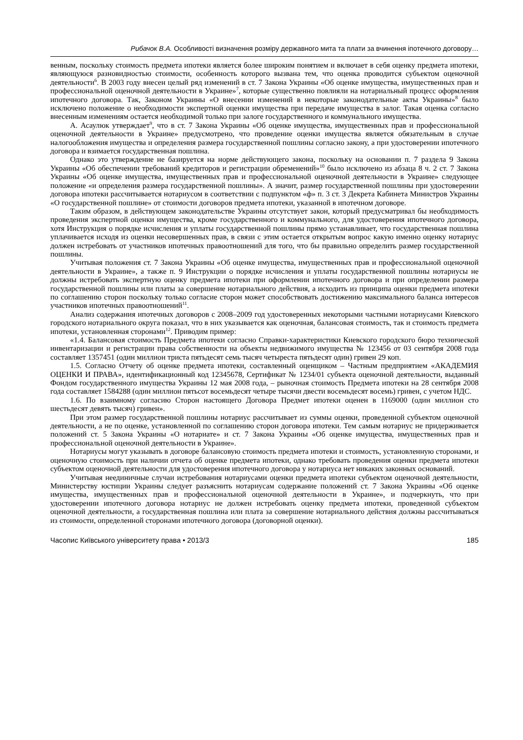Рибачок В.А. Особливості визначення розміру державного мита та плати за вчинення іпотечного договору…
венным, поскольку стоимость предмета ипотеки является более широким понятием и включает в себя оценку предмета ипотеки, являющуюся разновидностью стоимости, особенность которого вызвана тем, что оценка проводится субъектом оценочной деятельности<sup>6</sup>. В 2003 году внесен целый ряд изменений в ст. 7 Закона Украины «Об оценке имущества, имущественных прав и профессиональной оценочной деятельности в Украине»<sup>7</sup>, которые существенно повлияли на нотариальный процесс оформления ипотечного договора. Так, Законом Украины «О внесении изменений в некоторые законодательные акты Украины»<sup>8</sup> было исключено положение о необходимости экспертной оценки имущества при передаче имущества в залог. Такая оценка согласно внесенным изменениям остается необходимой только при залоге государственного и коммунального имущества.
А. Асаулюк утверждает<sup>9</sup>, что в ст. 7 Закона Украины «Об оценке имущества, имущественных прав и профессиональной оценочной деятельности в Украине» предусмотрено, что проведение оценки имущества является обязательным в случае налогообложения имущества и определения размера государственной пошлины согласно закону, а при удостоверении ипотечного договора и взимается государственная пошлина.
Однако это утверждение не базируется на норме действующего закона, поскольку на основании п. 7 раздела 9 Закона Украины «Об обеспечении требований кредиторов и регистрации обременений»<sup>10</sup> было исключено из абзаца 8 ч. 2 ст. 7 Закона Украины «Об оценке имущества, имущественных прав и профессиональной оценочной деятельности в Украине» следующее положение «и определения размера государственной пошлины». А значит, размер государственной пошлины при удостоверении договора ипотеки рассчитывается нотариусом в соответствии с подпунктом «ф» п. 3 ст. 3 Декрета Кабинета Министров Украины «О государственной пошлине» от стоимости договоров предмета ипотеки, указанной в ипотечном договоре.
Таким образом, в действующем законодательстве Украины отсутствует закон, который предусматривал бы необходимость проведения экспертной оценки имущества, кроме государственного и коммунального, для удостоверения ипотечного договора, хотя Инструкция о порядке исчисления и уплаты государственной пошлины прямо устанавливает, что государственная пошлина уплачивается исходя из оценки несовершенных прав, в связи с этим остается открытым вопрос какую именно оценку нотариус должен истребовать от участников ипотечных правоотношений для того, что бы правильно определить размер государственной пошлины.
Учитывая положения ст. 7 Закона Украины «Об оценке имущества, имущественных прав и профессиональной оценочной деятельности в Украине», а также п. 9 Инструкции о порядке исчисления и уплаты государственной пошлины нотариусы не должны истребовать экспертную оценку предмета ипотеки при оформлении ипотечного договора и при определении размера государственной пошлины или платы за совершение нотариального действия, а исходить из принципа оценки предмета ипотеки по соглашению сторон поскольку только согласие сторон может способствовать достижению максимального баланса интересов участников ипотечных правоотношений<sup>11</sup>.
Анализ содержания ипотечных договоров с 2008–2009 год удостоверенных некоторыми частными нотариусами Киевского городского нотариального округа показал, что в них указывается как оценочная, балансовая стоимость, так и стоимость предмета ипотеки, установленная сторонами<sup>12</sup>. Приводим пример:
«1.4. Балансовая стоимость Предмета ипотеки согласно Справки-характеристики Киевского городского бюро технической инвентаризации и регистрации права собственности на объекты недвижимого имущества № 123456 от 03 сентября 2008 года составляет 1357451 (один миллион триста пятьдесят семь тысяч четыреста пятьдесят один) гривен 29 коп.
1.5. Согласно Отчету об оценке предмета ипотеки, составленный оценщиком – Частным предприятием «АКАДЕМИЯ ОЦЕНКИ И ПРАВА», идентификационный код 12345678, Сертификат № 1234/01 субъекта оценочной деятельности, выданный Фондом государственного имущества Украины 12 мая 2008 года, – рыночная стоимость Предмета ипотеки на 28 сентября 2008 года составляет 1584288 (один миллион пятьсот восемьдесят четыре тысячи двести восемьдесят восемь) гривен, с учетом НДС.
1.6. По взаимному согласию Сторон настоящего Договора Предмет ипотеки оценен в 1169000 (один миллион сто шестьдесят девять тысяч) гривен».
При этом размер государственной пошлины нотариус рассчитывает из суммы оценки, проведенной субъектом оценочной деятельности, а не по оценке, установленной по соглашению сторон договора ипотеки. Тем самым нотариус не придерживается положений ст. 5 Закона Украины «О нотариате» и ст. 7 Закона Украины «Об оценке имущества, имущественных прав и профессиональной оценочной деятельности в Украине».
Нотариусы могут указывать в договоре балансовую стоимость предмета ипотеки и стоимость, установленную сторонами, и оценочную стоимость при наличии отчета об оценке предмета ипотеки, однако требовать проведения оценки предмета ипотеки субъектом оценочной деятельности для удостоверения ипотечного договора у нотариуса нет никаких законных оснований.
Учитывая неединичные случаи истребования нотариусами оценки предмета ипотеки субъектом оценочной деятельности, Министерству юстиции Украины следует разъяснить нотариусам содержание положений ст. 7 Закона Украины «Об оценке имущества, имущественных прав и профессиональной оценочной деятельности в Украине», и подчеркнуть, что при удостоверении ипотечного договора нотариус не должен истребовать оценку предмета ипотеки, проведенной субъектом оценочной деятельности, а государственная пошлина или плата за совершение нотариального действия должны рассчитываться из стоимости, определенной сторонами ипотечного договора (договорной оценки).
Часопис Київського університету права • 2013/3 185